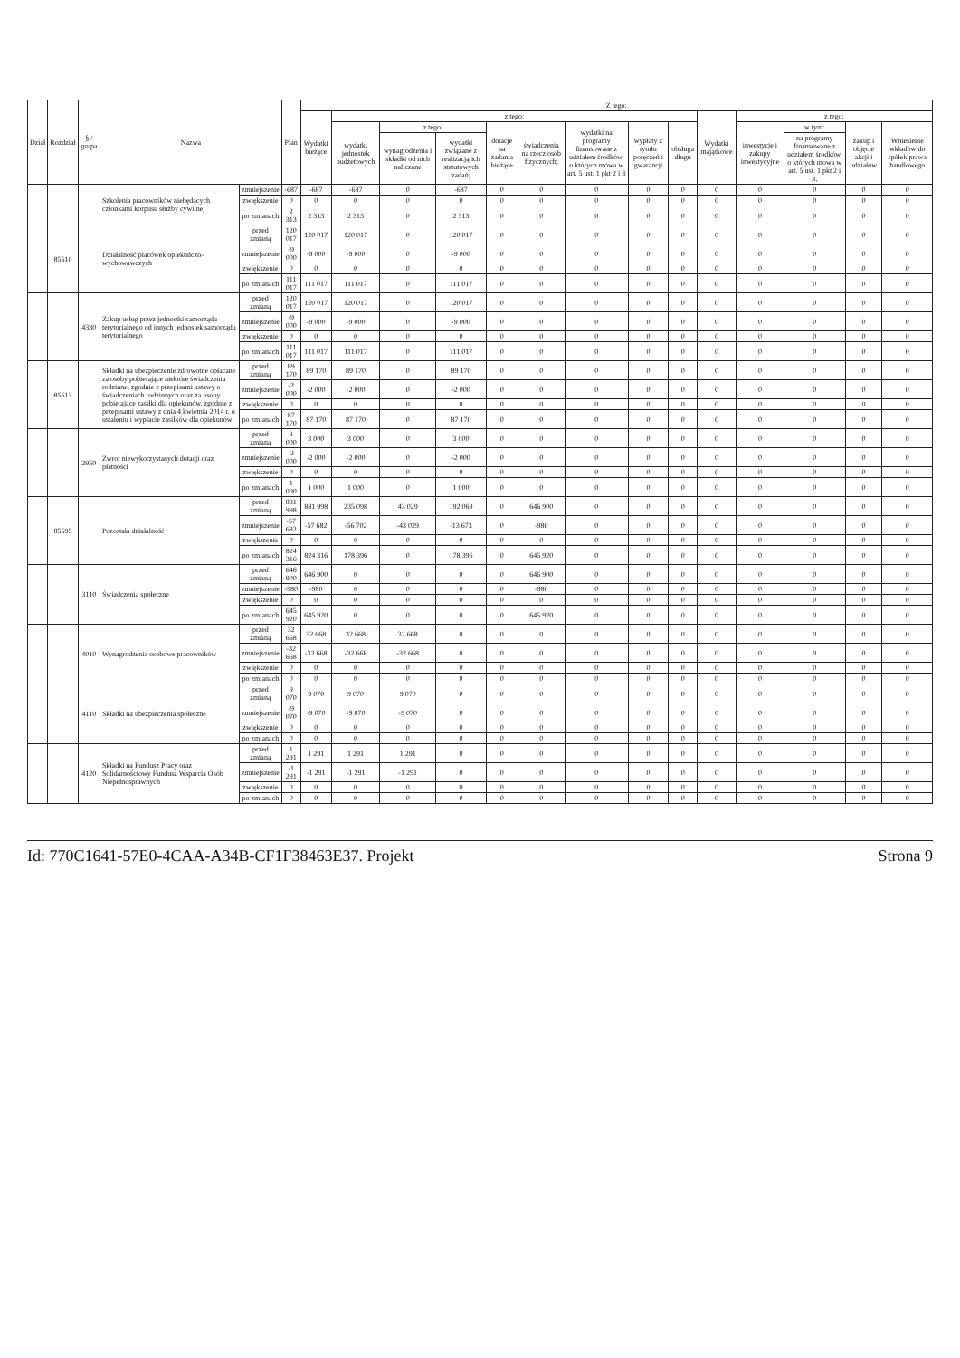| Dział | Rozdział | § / grupa | Nazwa | | Plan | Z tego: | | | | | | | | | | | | | |
| --- | --- | --- | --- | --- | --- | --- | --- | --- | --- | --- | --- | --- | --- | --- | --- | --- | --- | --- | --- |
| | | | | | | Wydatki bieżące | z tego: | | | | | | | | Wydatki majątkowe | z tego: | | | |
| | | | | | | | wydatki jednostek budżetowych | z tego: | | dotacje na zadania bieżące | świadczenia na rzecz osób fizycznych; | wydatki na programy finansowane z udziałem środków, o których mowa w art. 5 ust. 1 pkt 2 i 3 | wypłaty z tytułu poręczeń i gwarancji | obsługa długu | | inwestycje i zakupy inwestycyjne | w tym: | zakup i objęcie akcji i udziałów | Wniesienie wkładów do spółek prawa handlowego |
| | | | | | | | | wynagrodzenia i składki od nich naliczane | wydatki związane z realizacją ich statutowych zadań; | | | | | | | | na programy finansowane z udziałem środków, o których mowa w art. 5 ust. 1 pkt 2 i 3, | | |
| | | | Szkolenia pracowników niebędących członkami korpusu służby cywilnej | zmniejszenie | -687 | -687 | -687 | 0 | -687 | 0 | 0 | 0 | 0 | 0 | 0 | 0 | 0 | 0 | 0 |
| | | | | zwiększenie | 0 | 0 | 0 | 0 | 0 | 0 | 0 | 0 | 0 | 0 | 0 | 0 | 0 | 0 | 0 |
| | | | | po zmianach | 2 313 | 2 313 | 2 313 | 0 | 2 313 | 0 | 0 | 0 | 0 | 0 | 0 | 0 | 0 | 0 | 0 |
| | 85510 | | Działalność placówek opiekuńczo-wychowawczych | przed zmianą | 120 017 | 120 017 | 120 017 | 0 | 120 017 | 0 | 0 | 0 | 0 | 0 | 0 | 0 | 0 | 0 | 0 |
| | | | | zmniejszenie | -9 000 | -9 000 | -9 000 | 0 | -9 000 | 0 | 0 | 0 | 0 | 0 | 0 | 0 | 0 | 0 | 0 |
| | | | | zwiększenie | 0 | 0 | 0 | 0 | 0 | 0 | 0 | 0 | 0 | 0 | 0 | 0 | 0 | 0 | 0 |
| | | | | po zmianach | 111 017 | 111 017 | 111 017 | 0 | 111 017 | 0 | 0 | 0 | 0 | 0 | 0 | 0 | 0 | 0 | 0 |
| | | 4330 | Zakup usług przez jednostki samorządu terytorialnego od innych jednostek samorządu terytorialnego | przed zmianą | 120 017 | 120 017 | 120 017 | 0 | 120 017 | 0 | 0 | 0 | 0 | 0 | 0 | 0 | 0 | 0 | 0 |
| | | | | zmniejszenie | -9 000 | -9 000 | -9 000 | 0 | -9 000 | 0 | 0 | 0 | 0 | 0 | 0 | 0 | 0 | 0 | 0 |
| | | | | zwiększenie | 0 | 0 | 0 | 0 | 0 | 0 | 0 | 0 | 0 | 0 | 0 | 0 | 0 | 0 | 0 |
| | | | | po zmianach | 111 017 | 111 017 | 111 017 | 0 | 111 017 | 0 | 0 | 0 | 0 | 0 | 0 | 0 | 0 | 0 | 0 |
| | 85513 | | Składki na ubezpieczenie zdrowotne opłacane za osoby pobierające niektóre świadczenia rodzinne, zgodnie z przepisami ustawy o świadczeniach rodzinnych oraz za osoby pobierające zasiłki dla opiekunów, zgodnie z przepisami ustawy z dnia 4 kwietnia 2014 r. o ustaleniu i wypłacie zasiłków dla opiekunów | przed zmianą | 89 170 | 89 170 | 89 170 | 0 | 89 170 | 0 | 0 | 0 | 0 | 0 | 0 | 0 | 0 | 0 | 0 |
| | | | | zmniejszenie | -2 000 | -2 000 | -2 000 | 0 | -2 000 | 0 | 0 | 0 | 0 | 0 | 0 | 0 | 0 | 0 | 0 |
| | | | | zwiększenie | 0 | 0 | 0 | 0 | 0 | 0 | 0 | 0 | 0 | 0 | 0 | 0 | 0 | 0 | 0 |
| | | | | po zmianach | 87 170 | 87 170 | 87 170 | 0 | 87 170 | 0 | 0 | 0 | 0 | 0 | 0 | 0 | 0 | 0 | 0 |
| | | 2950 | Zwrot niewykorzystanych dotacji oraz płatności | przed zmianą | 3 000 | 3 000 | 3 000 | 0 | 3 000 | 0 | 0 | 0 | 0 | 0 | 0 | 0 | 0 | 0 | 0 |
| | | | | zmniejszenie | -2 000 | -2 000 | -2 000 | 0 | -2 000 | 0 | 0 | 0 | 0 | 0 | 0 | 0 | 0 | 0 | 0 |
| | | | | zwiększenie | 0 | 0 | 0 | 0 | 0 | 0 | 0 | 0 | 0 | 0 | 0 | 0 | 0 | 0 | 0 |
| | | | | po zmianach | 1 000 | 1 000 | 1 000 | 0 | 1 000 | 0 | 0 | 0 | 0 | 0 | 0 | 0 | 0 | 0 | 0 |
| | 85595 | | Pozostała działalność | przed zmianą | 881 998 | 881 998 | 235 098 | 43 029 | 192 069 | 0 | 646 900 | 0 | 0 | 0 | 0 | 0 | 0 | 0 | 0 |
| | | | | zmniejszenie | -57 682 | -57 682 | -56 702 | -43 029 | -13 673 | 0 | -980 | 0 | 0 | 0 | 0 | 0 | 0 | 0 | 0 |
| | | | | zwiększenie | 0 | 0 | 0 | 0 | 0 | 0 | 0 | 0 | 0 | 0 | 0 | 0 | 0 | 0 | 0 |
| | | | | po zmianach | 824 316 | 824 316 | 178 396 | 0 | 178 396 | 0 | 645 920 | 0 | 0 | 0 | 0 | 0 | 0 | 0 | 0 |
| | | 3110 | Świadczenia społeczne | przed zmianą | 646 900 | 646 900 | 0 | 0 | 0 | 0 | 646 900 | 0 | 0 | 0 | 0 | 0 | 0 | 0 | 0 |
| | | | | zmniejszenie | -980 | -980 | 0 | 0 | 0 | 0 | -980 | 0 | 0 | 0 | 0 | 0 | 0 | 0 | 0 |
| | | | | zwiększenie | 0 | 0 | 0 | 0 | 0 | 0 | 0 | 0 | 0 | 0 | 0 | 0 | 0 | 0 | 0 |
| | | | | po zmianach | 645 920 | 645 920 | 0 | 0 | 0 | 0 | 645 920 | 0 | 0 | 0 | 0 | 0 | 0 | 0 | 0 |
| | | 4010 | Wynagrodzenia osobowe pracowników | przed zmianą | 32 668 | 32 668 | 32 668 | 32 668 | 0 | 0 | 0 | 0 | 0 | 0 | 0 | 0 | 0 | 0 | 0 |
| | | | | zmniejszenie | -32 668 | -32 668 | -32 668 | -32 668 | 0 | 0 | 0 | 0 | 0 | 0 | 0 | 0 | 0 | 0 | 0 |
| | | | | zwiększenie | 0 | 0 | 0 | 0 | 0 | 0 | 0 | 0 | 0 | 0 | 0 | 0 | 0 | 0 | 0 |
| | | | | po zmianach | 0 | 0 | 0 | 0 | 0 | 0 | 0 | 0 | 0 | 0 | 0 | 0 | 0 | 0 | 0 |
| | | 4110 | Składki na ubezpieczenia społeczne | przed zmianą | 9 070 | 9 070 | 9 070 | 9 070 | 0 | 0 | 0 | 0 | 0 | 0 | 0 | 0 | 0 | 0 | 0 |
| | | | | zmniejszenie | -9 070 | -9 070 | -9 070 | -9 070 | 0 | 0 | 0 | 0 | 0 | 0 | 0 | 0 | 0 | 0 | 0 |
| | | | | zwiększenie | 0 | 0 | 0 | 0 | 0 | 0 | 0 | 0 | 0 | 0 | 0 | 0 | 0 | 0 | 0 |
| | | | | po zmianach | 0 | 0 | 0 | 0 | 0 | 0 | 0 | 0 | 0 | 0 | 0 | 0 | 0 | 0 | 0 |
| | | 4120 | Składki na Fundusz Pracy oraz Solidarnościowy Fundusz Wsparcia Osób Niepełnosprawnych | przed zmianą | 1 291 | 1 291 | 1 291 | 1 291 | 0 | 0 | 0 | 0 | 0 | 0 | 0 | 0 | 0 | 0 | 0 |
| | | | | zmniejszenie | -1 291 | -1 291 | -1 291 | -1 291 | 0 | 0 | 0 | 0 | 0 | 0 | 0 | 0 | 0 | 0 | 0 |
| | | | | zwiększenie | 0 | 0 | 0 | 0 | 0 | 0 | 0 | 0 | 0 | 0 | 0 | 0 | 0 | 0 | 0 |
| | | | | po zmianach | 0 | 0 | 0 | 0 | 0 | 0 | 0 | 0 | 0 | 0 | 0 | 0 | 0 | 0 | 0 |
Id: 770C1641-57E0-4CAA-A34B-CF1F38463E37. Projekt Strona 9